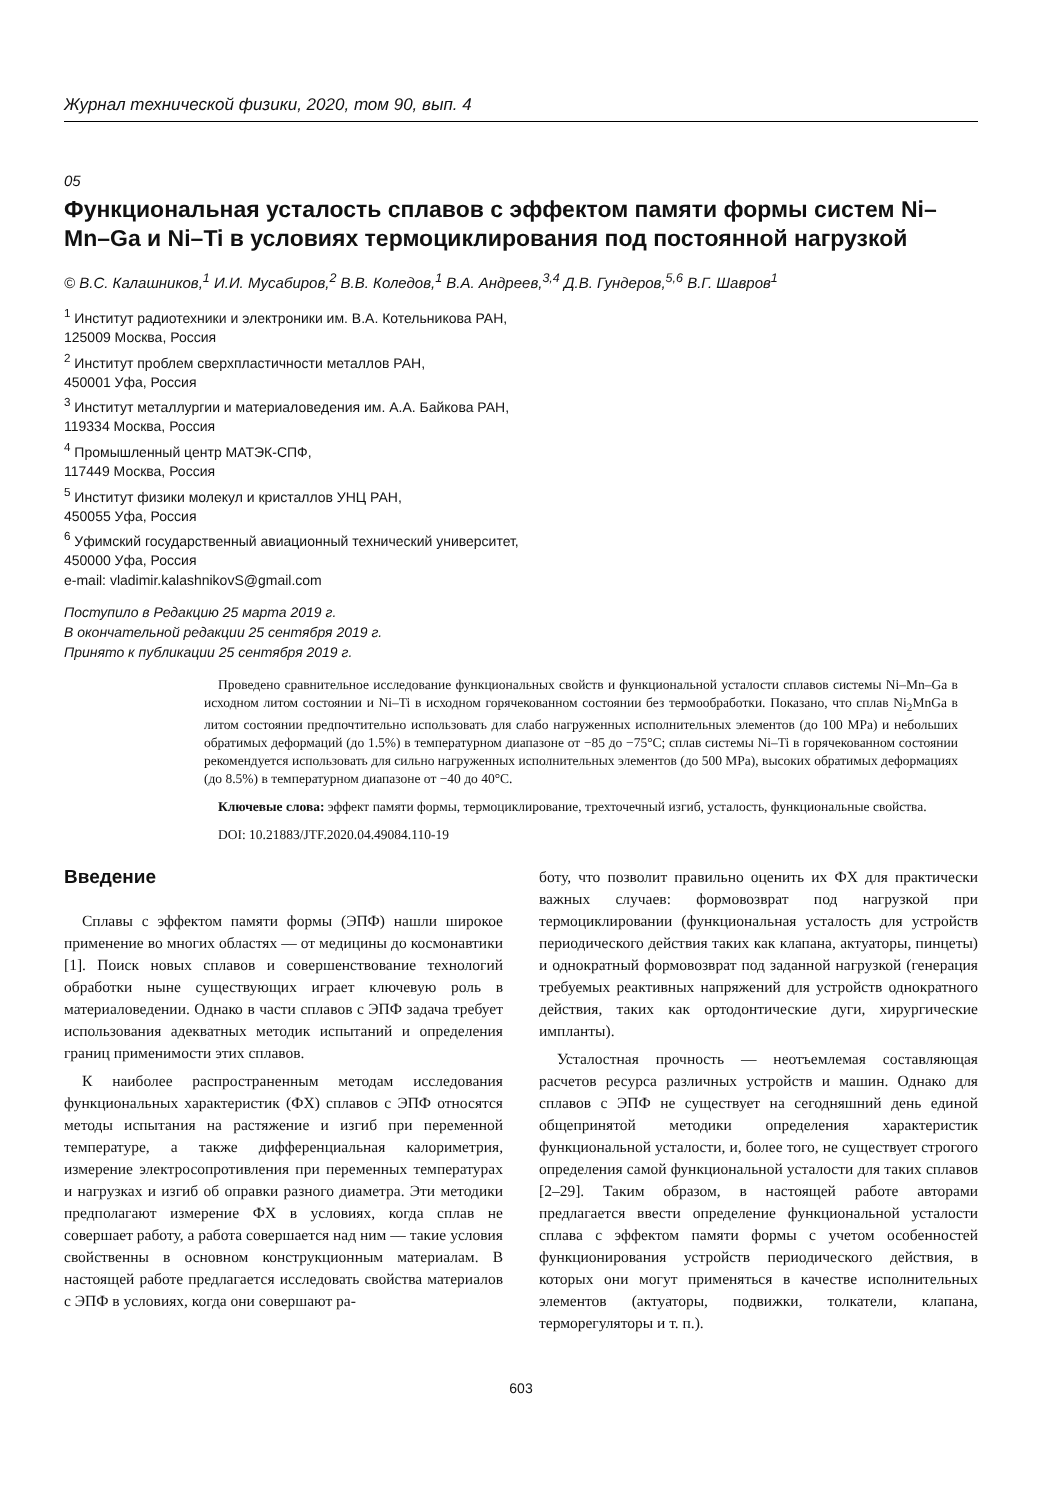Журнал технической физики, 2020, том 90, вып. 4
05
Функциональная усталость сплавов с эффектом памяти формы систем Ni–Mn–Ga и Ni–Ti в условиях термоциклирования под постоянной нагрузкой
© В.С. Калашников,<sup>1</sup> И.И. Мусабиров,<sup>2</sup> В.В. Коледов,<sup>1</sup> В.А. Андреев,<sup>3,4</sup> Д.В. Гундеров,<sup>5,6</sup> В.Г. Шавров<sup>1</sup>
<sup>1</sup> Институт радиотехники и электроники им. В.А. Котельникова РАН,
125009 Москва, Россия
<sup>2</sup> Институт проблем сверхпластичности металлов РАН,
450001 Уфа, Россия
<sup>3</sup> Институт металлургии и материаловедения им. А.А. Байкова РАН,
119334 Москва, Россия
<sup>4</sup> Промышленный центр МАТЭК-СПФ,
117449 Москва, Россия
<sup>5</sup> Институт физики молекул и кристаллов УНЦ РАН,
450055 Уфа, Россия
<sup>6</sup> Уфимский государственный авиационный технический университет,
450000 Уфа, Россия
e-mail: vladimir.kalashnikovS@gmail.com
Поступило в Редакцию 25 марта 2019 г.
В окончательной редакции 25 сентября 2019 г.
Принято к публикации 25 сентября 2019 г.
Проведено сравнительное исследование функциональных свойств и функциональной усталости сплавов системы Ni–Mn–Ga в исходном литом состоянии и Ni–Ti в исходном горячекованном состоянии без термообработки. Показано, что сплав Ni<sub>2</sub>MnGa в литом состоянии предпочтительно использовать для слабо нагруженных исполнительных элементов (до 100 MPa) и небольших обратимых деформаций (до 1.5%) в температурном диапазоне от −85 до −75°C; сплав системы Ni–Ti в горячекованном состоянии рекомендуется использовать для сильно нагруженных исполнительных элементов (до 500 MPa), высоких обратимых деформациях (до 8.5%) в температурном диапазоне от −40 до 40°C.
Ключевые слова: эффект памяти формы, термоциклирование, трехточечный изгиб, усталость, функциональные свойства.
DOI: 10.21883/JTF.2020.04.49084.110-19
Введение
Сплавы с эффектом памяти формы (ЭПФ) нашли широкое применение во многих областях — от медицины до космонавтики [1]. Поиск новых сплавов и совершенствование технологий обработки ныне существующих играет ключевую роль в материаловедении. Однако в части сплавов с ЭПФ задача требует использования адекватных методик испытаний и определения границ применимости этих сплавов.
К наиболее распространенным методам исследования функциональных характеристик (ФХ) сплавов с ЭПФ относятся методы испытания на растяжение и изгиб при переменной температуре, а также дифференциальная калориметрия, измерение электросопротивления при переменных температурах и нагрузках и изгиб об оправки разного диаметра. Эти методики предполагают измерение ФХ в условиях, когда сплав не совершает работу, а работа совершается над ним — такие условия свойственны в основном конструкционным материалам. В настоящей работе предлагается исследовать свойства материалов с ЭПФ в условиях, когда они совершают ра-
боту, что позволит правильно оценить их ФХ для практически важных случаев: формовозврат под нагрузкой при термоциклировании (функциональная усталость для устройств периодического действия таких как клапана, актуаторы, пинцеты) и однократный формовозврат под заданной нагрузкой (генерация требуемых реактивных напряжений для устройств однократного действия, таких как ортодонтические дуги, хирургические импланты).
Усталостная прочность — неотъемлемая составляющая расчетов ресурса различных устройств и машин. Однако для сплавов с ЭПФ не существует на сегодняшний день единой общепринятой методики определения характеристик функциональной усталости, и, более того, не существует строгого определения самой функциональной усталости для таких сплавов [2–29]. Таким образом, в настоящей работе авторами предлагается ввести определение функциональной усталости сплава с эффектом памяти формы с учетом особенностей функционирования устройств периодического действия, в которых они могут применяться в качестве исполнительных элементов (актуаторы, подвижки, толкатели, клапана, терморегуляторы и т. п.).
603